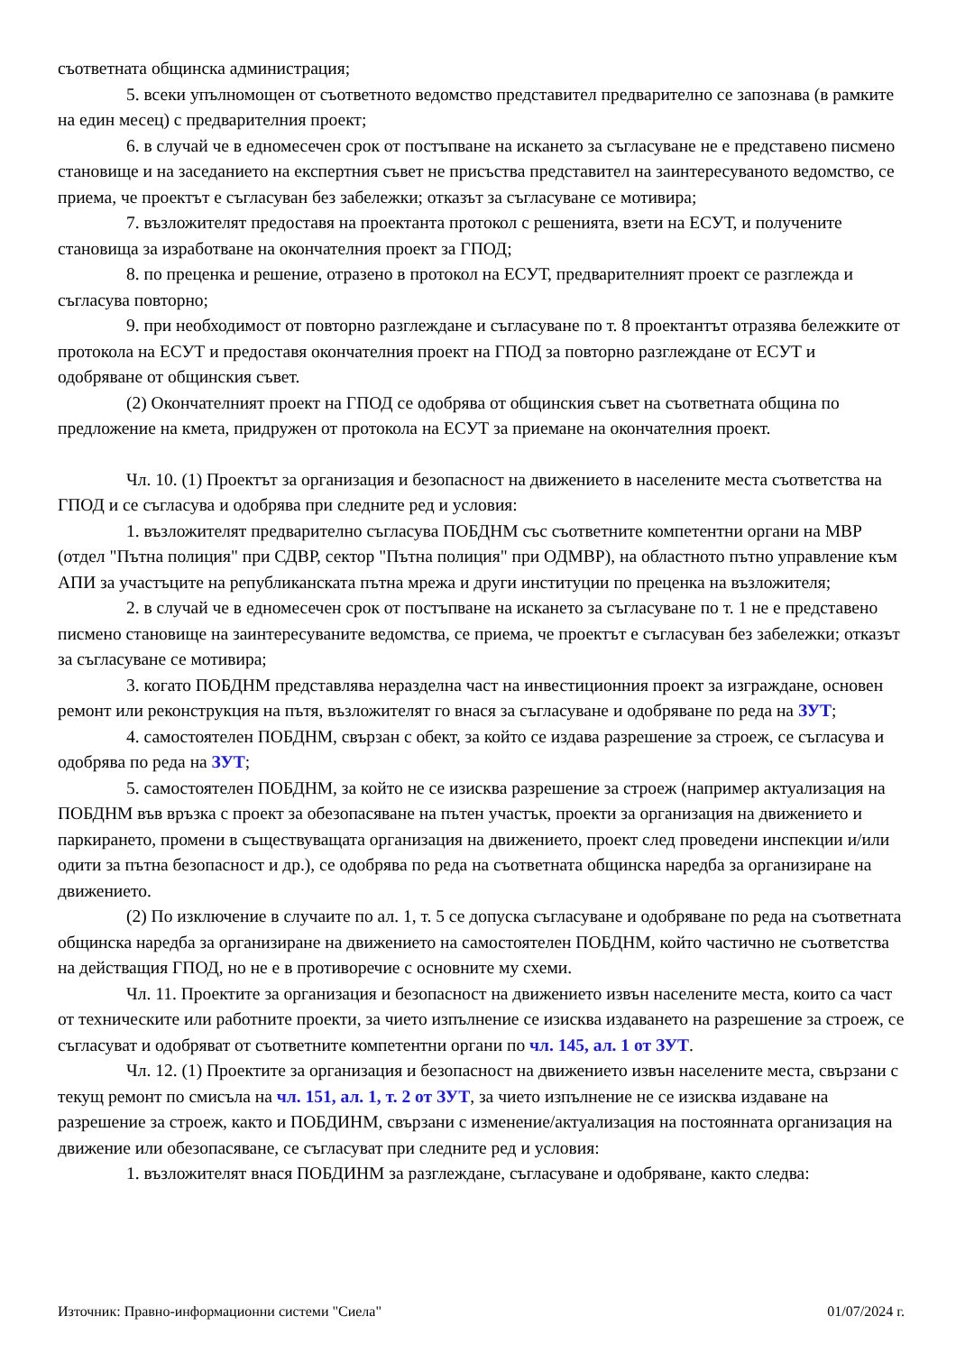съответната общинска администрация;
5. всеки упълномощен от съответното ведомство представител предварително се запознава (в рамките на един месец) с предварителния проект;
6. в случай че в едномесечен срок от постъпване на искането за съгласуване не е представено писмено становище и на заседанието на експертния съвет не присъства представител на заинтересуваното ведомство, се приема, че проектът е съгласуван без забележки; отказът за съгласуване се мотивира;
7. възложителят предоставя на проектанта протокол с решенията, взети на ЕСУТ, и получените становища за изработване на окончателния проект за ГПОД;
8. по преценка и решение, отразено в протокол на ЕСУТ, предварителният проект се разглежда и съгласува повторно;
9. при необходимост от повторно разглеждане и съгласуване по т. 8 проектантът отразява бележките от протокола на ЕСУТ и предоставя окончателния проект на ГПОД за повторно разглеждане от ЕСУТ и одобряване от общинския съвет.
(2) Окончателният проект на ГПОД се одобрява от общинския съвет на съответната община по предложение на кмета, придружен от протокола на ЕСУТ за приемане на окончателния проект.
Чл. 10. (1) Проектът за организация и безопасност на движението в населените места съответства на ГПОД и се съгласува и одобрява при следните ред и условия:
1. възложителят предварително съгласува ПОБДНМ със съответните компетентни органи на МВР (отдел "Пътна полиция" при СДВР, сектор "Пътна полиция" при ОДМВР), на областното пътно управление към АПИ за участъците на републиканската пътна мрежа и други институции по преценка на възложителя;
2. в случай че в едномесечен срок от постъпване на искането за съгласуване по т. 1 не е представено писмено становище на заинтересуваните ведомства, се приема, че проектът е съгласуван без забележки; отказът за съгласуване се мотивира;
3. когато ПОБДНМ представлява неразделна част на инвестиционния проект за изграждане, основен ремонт или реконструкция на пътя, възложителят го внася за съгласуване и одобряване по реда на ЗУТ;
4. самостоятелен ПОБДНМ, свързан с обект, за който се издава разрешение за строеж, се съгласува и одобрява по реда на ЗУТ;
5. самостоятелен ПОБДНМ, за който не се изисква разрешение за строеж (например актуализация на ПОБДНМ във връзка с проект за обезопасяване на пътен участък, проекти за организация на движението и паркирането, промени в съществуващата организация на движението, проект след проведени инспекции и/или одити за пътна безопасност и др.), се одобрява по реда на съответната общинска наредба за организиране на движението.
(2) По изключение в случаите по ал. 1, т. 5 се допуска съгласуване и одобряване по реда на съответната общинска наредба за организиране на движението на самостоятелен ПОБДНМ, който частично не съответства на действащия ГПОД, но не е в противоречие с основните му схеми.
Чл. 11. Проектите за организация и безопасност на движението извън населените места, които са част от техническите или работните проекти, за чието изпълнение се изисква издаването на разрешение за строеж, се съгласуват и одобряват от съответните компетентни органи по чл. 145, ал. 1 от ЗУТ.
Чл. 12. (1) Проектите за организация и безопасност на движението извън населените места, свързани с текущ ремонт по смисъла на чл. 151, ал. 1, т. 2 от ЗУТ, за чието изпълнение не се изисква издаване на разрешение за строеж, както и ПОБДИНМ, свързани с изменение/актуализация на постоянната организация на движение или обезопасяване, се съгласуват при следните ред и условия:
1. възложителят внася ПОБДИНМ за разглеждане, съгласуване и одобряване, както следва:
Източник: Правно-информационни системи "Сиела" 01/07/2024 г.